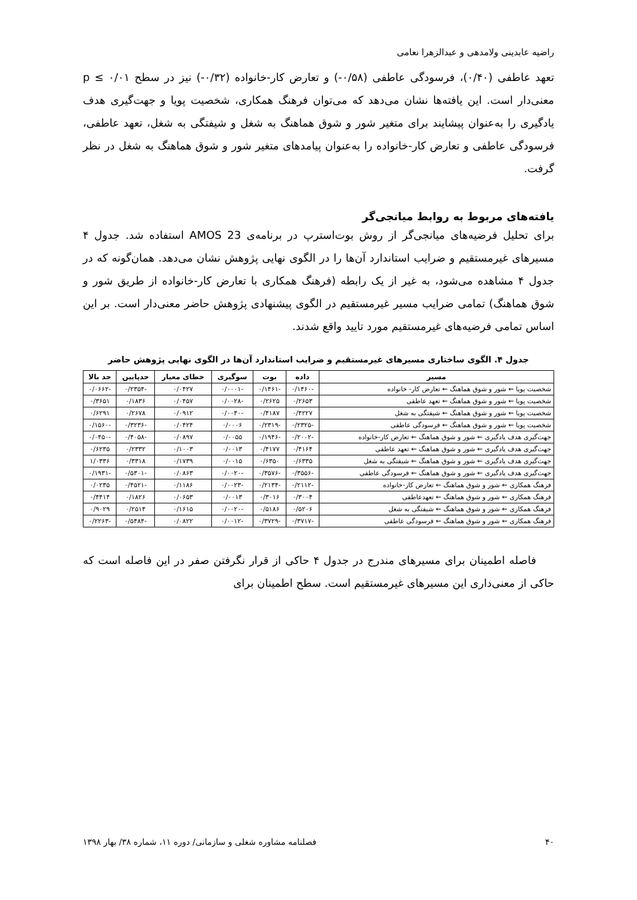راضیه عابدینی ولامدهی و عبدالزهرا نعامی
تعهد عاطفی (۰/۴۰)، فرسودگی عاطفی (۰/۵۸-) و تعارض کار-خانواده (۰/۳۲-) نیز در سطح p ≤ ۰/۰۱ معنی‌دار است. این یافته‌ها نشان می‌دهد که می‌توان فرهنگ همکاری، شخصیت پویا و جهت‌گیری هدف یادگیری را به‌عنوان پیشایند برای متغیر شور و شوق هماهنگ به شغل و شیفتگی به شغل، تعهد عاطفی، فرسودگی عاطفی و تعارض کار-خانواده را به‌عنوان پیامدهای متغیر شور و شوق هماهنگ به شغل در نظر گرفت.
یافته‌های مربوط به روابط میانجی‌گر
برای تحلیل فرضیه‌های میانجی‌گر از روش بوت‌استرپ در برنامه‌ی AMOS 23 استفاده شد. جدول ۴ مسیرهای غیرمستقیم و ضرایب استاندارد آن‌ها را در الگوی نهایی پژوهش نشان می‌دهد. همان‌گونه که در جدول ۴ مشاهده می‌شود، به غیر از یک رابطه (فرهنگ همکاری با تعارض کار-خانواده از طریق شور و شوق هماهنگ) تمامی ضرایب مسیر غیرمستقیم در الگوی پیشنهادی پژوهش حاضر معنی‌دار است. بر این اساس تمامی فرضیه‌های غیرمستقیم مورد تایید واقع شدند.
جدول ۴. الگوی ساختاری مسیرهای غیرمستقیم و ضرایب استاندارد آن‌ها در الگوی نهایی پژوهش حاضر
| مسیر | داده | بوت | سوگیری | خطای معیار | حدپایین | حد بالا |
| --- | --- | --- | --- | --- | --- | --- |
| شخصیت پویا ← شور و شوق هماهنگ ← تعارض کار- خانواده | -۰/۱۴۶۰ | -۰/۱۴۶۱ | -۰/۰۰۰۱ | ۰/۰۴۲۷ | -۰/۲۳۵۴ | -۰/۰۶۶۲ |
| شخصیت پویا ← شور و شوق هماهنگ ← تعهد عاطفی | ۰/۲۶۵۳ | ۰/۲۶۲۵ | -۰/۰۰۲۸ | ۰/۰۴۵۷ | ۰/۱۸۳۶ | ۰/۳۶۵۱ |
| شخصیت پویا ← شور و شوق هماهنگ ← شیفتگی به شغل | ۰/۴۲۲۷ | ۰/۴۱۸۷ | -۰/۰۰۴۰ | ۰/۰۹۱۲ | ۰/۲۶۷۸ | ۰/۶۲۹۱ |
| شخصیت پویا ← شور و شوق هماهنگ ← فرسودگی عاطفی | -۰/۲۳۲۵ | -۰/۲۳۱۹ | ۰/۰۰۰۶ | ۰/۰۴۲۴ | -۰/۳۲۳۶ | -۰/۱۵۶۰ |
| جهت‌گیری هدف یادگیری ← شور و شوق هماهنگ ← تعارض کار-خانواده | -۰/۲۰۰۲ | -۰/۱۹۴۶ | ۰/۰۰۵۵ | ۰/۰۸۹۷ | -۰/۴۰۵۸ | -۰/۰۴۵۰ |
| جهت‌گیری هدف یادگیری ← شور و شوق هماهنگ ← تعهد عاطفی | ۰/۴۱۶۴ | ۰/۴۱۷۷ | ۰/۰۰۱۳ | ۰/۱۰۰۳ | ۰/۲۳۳۲ | ۰/۶۲۳۵ |
| جهت‌گیری هدف یادگیری ← شور و شوق هماهنگ ← شیفتگی به شغل | ۰/۶۳۳۵ | ۰/۶۳۵۰ | ۰/۰۰۱۵ | ۰/۱۷۳۹ | ۰/۳۳۱۸ | ۱/۰۳۳۶ |
| جهت‌گیری هدف یادگیری ← شور و شوق هماهنگ ← فرسودگی عاطفی | -۰/۳۵۵۶ | -۰/۳۵۷۶ | -۰/۰۰۲۰ | ۰/۰۸۶۳ | -۰/۵۳۰۱ | -۰/۱۹۳۱ |
| فرهنگ همکاری ← شور و شوق هماهنگ ← تعارض کار-خانواده | -۰/۲۱۱۲ | -۰/۲۱۳۴ | -۰/۰۰۲۳ | ۰/۱۱۸۶ | -۰/۴۵۲۱ | ۰/۰۲۳۵ |
| فرهنگ همکاری ← شور و شوق هماهنگ ← تعهدعاطفی | ۰/۳۰۰۴ | ۰/۳۰۱۶ | ۰/۰۰۱۳ | ۰/۰۶۵۳ | ۰/۱۸۲۶ | ۰/۴۴۱۴ |
| فرهنگ همکاری ← شور و شوق هماهنگ ← شیفتگی به شغل | ۰/۵۲۰۶ | ۰/۵۱۸۶ | -۰/۰۰۲۰ | ۰/۱۶۱۵ | ۰/۲۵۱۴ | ۰/۹۰۲۹ |
| فرهنگ همکاری ← شور و شوق هماهنگ ← فرسودگی عاطفی | -۰/۳۷۱۷ | -۰/۳۷۲۹ | -۰/۰۰۱۲ | ۰/۰۸۲۲ | -۰/۵۴۸۴ | -۰/۲۲۶۳ |
فاصله اطمینان برای مسیرهای مندرج در جدول ۴ حاکی از قرار نگرفتن صفر در این فاصله است که حاکی از معنی‌داری این مسیرهای غیرمستقیم است. سطح اطمینان برای
۴۰ فصلنامه مشاوره شغلی و سازمانی/ دوره ۱۱، شماره ۳۸/ بهار ۱۳۹۸